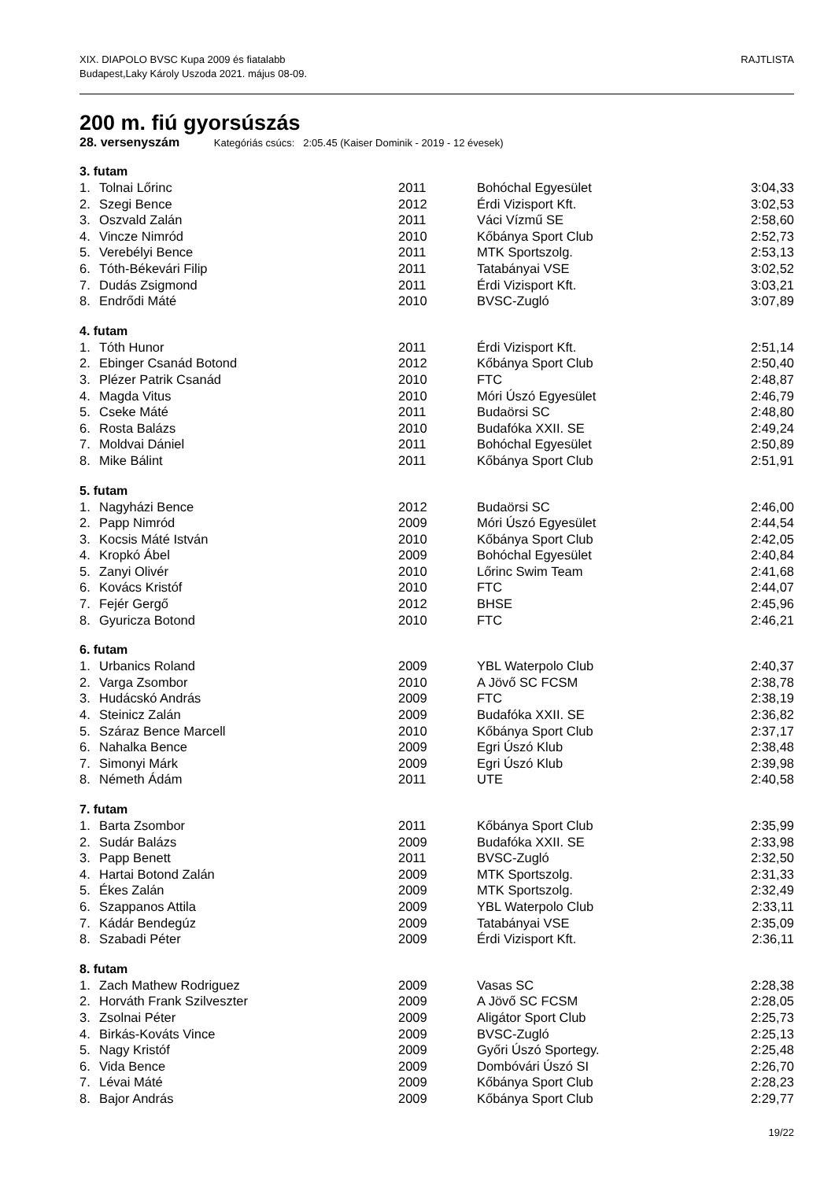RAJTLISTA XIX. DIAPOLO BVSC Kupa 2009 és fiatalabb
Budapest,Laky Károly Uszoda 2021. május 08-09.
200 m. fiú gyorsúszás
28. versenyszám Kategóriás csúcs: 2:05.45 (Kaiser Dominik - 2019 - 12 évesek)
| 3. futam | | | | |
| --- | --- | --- | --- | --- |
| 1. | Tolnai Lőrinc | 2011 | Bohóchal Egyesület | 3:04,33 |
| 2. | Szegi Bence | 2012 | Érdi Vizisport Kft. | 3:02,53 |
| 3. | Oszvald Zalán | 2011 | Váci Vízmű SE | 2:58,60 |
| 4. | Vincze Nimród | 2010 | Kőbánya Sport Club | 2:52,73 |
| 5. | Verebélyi Bence | 2011 | MTK Sportszolg. | 2:53,13 |
| 6. | Tóth-Békevári Filip | 2011 | Tatabányai VSE | 3:02,52 |
| 7. | Dudás Zsigmond | 2011 | Érdi Vizisport Kft. | 3:03,21 |
| 8. | Endrődi Máté | 2010 | BVSC-Zugló | 3:07,89 |
| 4. futam | | | | |
| 1. | Tóth Hunor | 2011 | Érdi Vizisport Kft. | 2:51,14 |
| 2. | Ebinger Csanád Botond | 2012 | Kőbánya Sport Club | 2:50,40 |
| 3. | Plézer Patrik Csanád | 2010 | FTC | 2:48,87 |
| 4. | Magda Vitus | 2010 | Móri Úszó Egyesület | 2:46,79 |
| 5. | Cseke Máté | 2011 | Budaörsi SC | 2:48,80 |
| 6. | Rosta Balázs | 2010 | Budafóka XXII. SE | 2:49,24 |
| 7. | Moldvai Dániel | 2011 | Bohóchal Egyesület | 2:50,89 |
| 8. | Mike Bálint | 2011 | Kőbánya Sport Club | 2:51,91 |
| 5. futam | | | | |
| 1. | Nagyházi Bence | 2012 | Budaörsi SC | 2:46,00 |
| 2. | Papp Nimród | 2009 | Móri Úszó Egyesület | 2:44,54 |
| 3. | Kocsis Máté István | 2010 | Kőbánya Sport Club | 2:42,05 |
| 4. | Kropkó Ábel | 2009 | Bohóchal Egyesület | 2:40,84 |
| 5. | Zanyi Olivér | 2010 | Lőrinc Swim Team | 2:41,68 |
| 6. | Kovács Kristóf | 2010 | FTC | 2:44,07 |
| 7. | Fejér Gergő | 2012 | BHSE | 2:45,96 |
| 8. | Gyuricza Botond | 2010 | FTC | 2:46,21 |
| 6. futam | | | | |
| 1. | Urbanics Roland | 2009 | YBL Waterpolo Club | 2:40,37 |
| 2. | Varga Zsombor | 2010 | A Jövő SC FCSM | 2:38,78 |
| 3. | Hudácskó András | 2009 | FTC | 2:38,19 |
| 4. | Steinicz Zalán | 2009 | Budafóka XXII. SE | 2:36,82 |
| 5. | Száraz Bence Marcell | 2010 | Kőbánya Sport Club | 2:37,17 |
| 6. | Nahalka Bence | 2009 | Egri Úszó Klub | 2:38,48 |
| 7. | Simonyi Márk | 2009 | Egri Úszó Klub | 2:39,98 |
| 8. | Németh Ádám | 2011 | UTE | 2:40,58 |
| 7. futam | | | | |
| 1. | Barta Zsombor | 2011 | Kőbánya Sport Club | 2:35,99 |
| 2. | Sudár Balázs | 2009 | Budafóka XXII. SE | 2:33,98 |
| 3. | Papp Benett | 2011 | BVSC-Zugló | 2:32,50 |
| 4. | Hartai Botond Zalán | 2009 | MTK Sportszolg. | 2:31,33 |
| 5. | Ékes Zalán | 2009 | MTK Sportszolg. | 2:32,49 |
| 6. | Szappanos Attila | 2009 | YBL Waterpolo Club | 2:33,11 |
| 7. | Kádár Bendegúz | 2009 | Tatabányai VSE | 2:35,09 |
| 8. | Szabadi Péter | 2009 | Érdi Vizisport Kft. | 2:36,11 |
| 8. futam | | | | |
| 1. | Zach Mathew Rodriguez | 2009 | Vasas SC | 2:28,38 |
| 2. | Horváth Frank Szilveszter | 2009 | A Jövő SC FCSM | 2:28,05 |
| 3. | Zsolnai Péter | 2009 | Aligátor Sport Club | 2:25,73 |
| 4. | Birkás-Kováts Vince | 2009 | BVSC-Zugló | 2:25,13 |
| 5. | Nagy Kristóf | 2009 | Győri Úszó Sportegy. | 2:25,48 |
| 6. | Vida Bence | 2009 | Dombóvári Úszó SI | 2:26,70 |
| 7. | Lévai Máté | 2009 | Kőbánya Sport Club | 2:28,23 |
| 8. | Bajor András | 2009 | Kőbánya Sport Club | 2:29,77 |
19/22